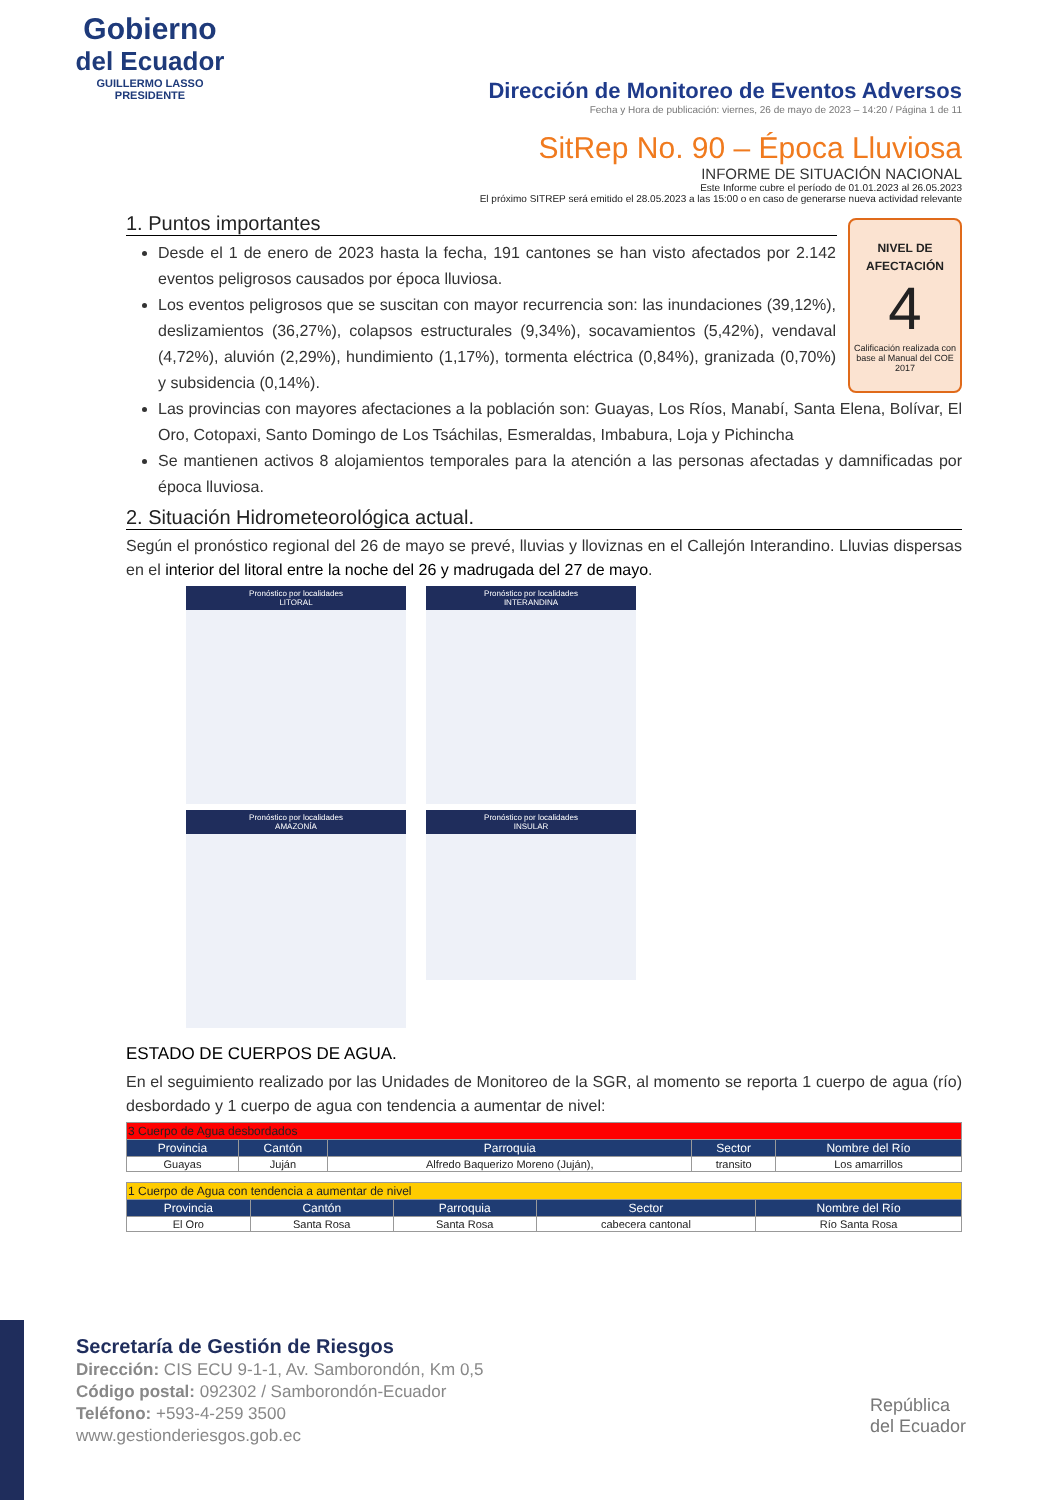Gobierno
del Ecuador
GUILLERMO LASSO
PRESIDENTE
Dirección de Monitoreo de Eventos Adversos
Fecha y Hora de publicación: viernes, 26 de mayo de 2023 – 14:20 / Página 1 de 11
SitRep No. 90 – Época Lluviosa
INFORME DE SITUACIÓN NACIONAL
Este Informe cubre el período de 01.01.2023 al 26.05.2023
El próximo SITREP será emitido el 28.05.2023 a las 15:00 o en caso de generarse nueva actividad relevante
1. Puntos importantes
NIVEL DE
AFECTACIÓN
4
Calificación realizada con base al Manual del COE 2017
Desde el 1 de enero de 2023 hasta la fecha, 191 cantones se han visto afectados por 2.142 eventos peligrosos causados por época lluviosa.
Los eventos peligrosos que se suscitan con mayor recurrencia son: las inundaciones (39,12%), deslizamientos (36,27%), colapsos estructurales (9,34%), socavamientos (5,42%), vendaval (4,72%), aluvión (2,29%), hundimiento (1,17%), tormenta eléctrica (0,84%), granizada (0,70%) y subsidencia (0,14%).
Las provincias con mayores afectaciones a la población son: Guayas, Los Ríos, Manabí, Santa Elena, Bolívar, El Oro, Cotopaxi, Santo Domingo de Los Tsáchilas, Esmeraldas, Imbabura, Loja y Pichincha
Se mantienen activos 8 alojamientos temporales para la atención a las personas afectadas y damnificadas por época lluviosa.
2. Situación Hidrometeorológica actual.
Según el pronóstico regional del 26 de mayo se prevé, lluvias y lloviznas en el Callejón Interandino. Lluvias dispersas en el interior del litoral entre la noche del 26 y madrugada del 27 de mayo.
Pronóstico por localidades
LITORAL
Pronóstico por localidades
INTERANDINA
Pronóstico por localidades
AMAZONÍA
Pronóstico por localidades
INSULAR
ESTADO DE CUERPOS DE AGUA.
En el seguimiento realizado por las Unidades de Monitoreo de la SGR, al momento se reporta 1 cuerpo de agua (río) desbordado y 1 cuerpo de agua con tendencia a aumentar de nivel:
| 3 Cuerpo de Agua desbordados | | | | |
| Provincia | Cantón | Parroquia | Sector | Nombre del Río |
| Guayas | Juján | Alfredo Baquerizo Moreno (Juján), | transito | Los amarrillos |
| 1 Cuerpo de Agua con tendencia a aumentar de nivel | | | | |
| Provincia | Cantón | Parroquia | Sector | Nombre del Río |
| El Oro | Santa Rosa | Santa Rosa | cabecera cantonal | Río Santa Rosa |
Secretaría de Gestión de Riesgos
Dirección: CIS ECU 9-1-1, Av. Samborondón, Km 0,5
Código postal: 092302 / Samborondón-Ecuador
Teléfono: +593-4-259 3500
www.gestionderiesgos.gob.ec
República
del Ecuador